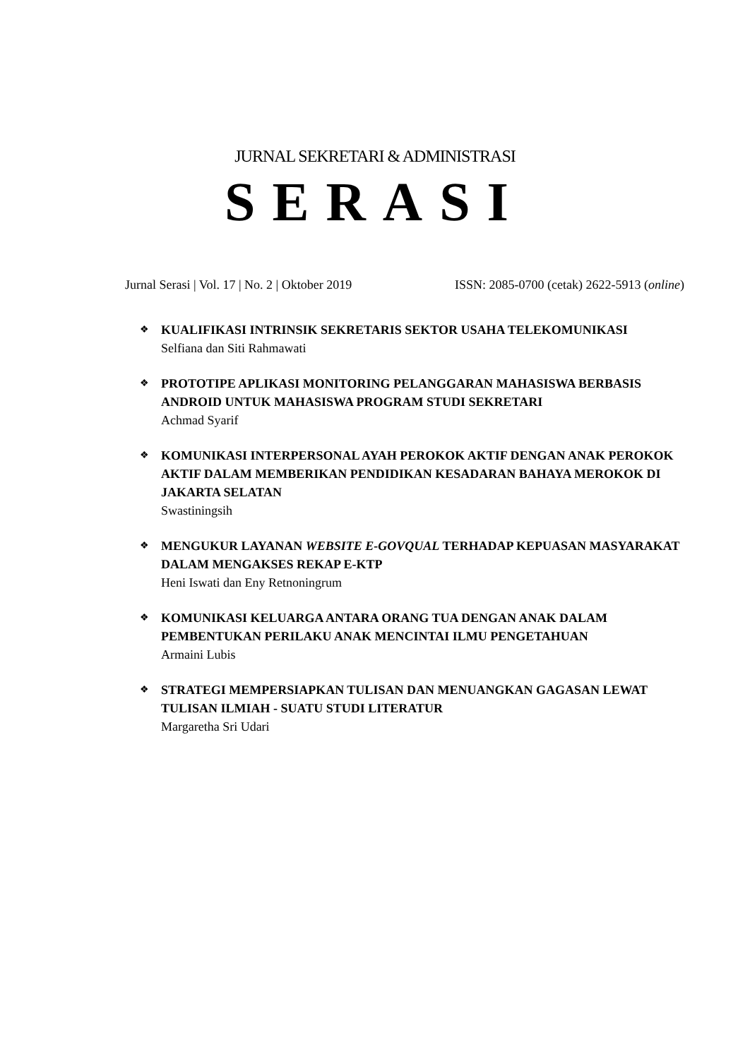JURNAL SEKRETARI & ADMINISTRASI
SERASI
Jurnal Serasi | Vol. 17 | No. 2 | Oktober 2019 ISSN: 2085-0700 (cetak) 2622-5913 (online)
❖
KUALIFIKASI INTRINSIK SEKRETARIS SEKTOR USAHA TELEKOMUNIKASI
Selfiana dan Siti Rahmawati
❖
PROTOTIPE APLIKASI MONITORING PELANGGARAN MAHASISWA BERBASIS ANDROID UNTUK MAHASISWA PROGRAM STUDI SEKRETARI
Achmad Syarif
❖
KOMUNIKASI INTERPERSONAL AYAH PEROKOK AKTIF DENGAN ANAK PEROKOK AKTIF DALAM MEMBERIKAN PENDIDIKAN KESADARAN BAHAYA MEROKOK DI JAKARTA SELATAN
Swastiningsih
❖
MENGUKUR LAYANAN WEBSITE E-GOVQUAL TERHADAP KEPUASAN MASYARAKAT DALAM MENGAKSES REKAP E-KTP
Heni Iswati dan Eny Retnoningrum
❖
KOMUNIKASI KELUARGA ANTARA ORANG TUA DENGAN ANAK DALAM PEMBENTUKAN PERILAKU ANAK MENCINTAI ILMU PENGETAHUAN
Armaini Lubis
❖
STRATEGI MEMPERSIAPKAN TULISAN DAN MENUANGKAN GAGASAN LEWAT TULISAN ILMIAH - SUATU STUDI LITERATUR
Margaretha Sri Udari